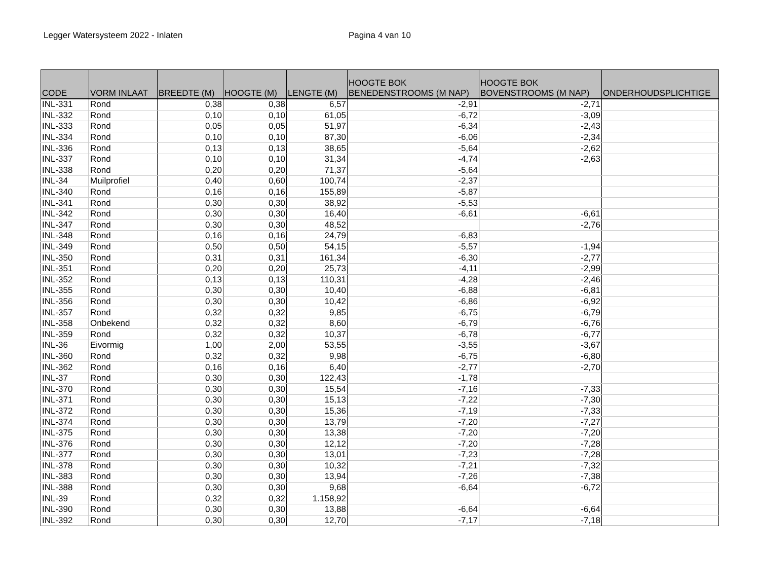Legger Watersysteem 2022 - Inlaten Pagina 4 van 10
| CODE | VORM INLAAT | BREEDTE (M) | HOOGTE (M) | LENGTE (M) | HOOGTE BOK BENEDENSTROOMS (M NAP) | HOOGTE BOK BOVENSTROOMS (M NAP) | ONDERHOUDSPLICHTIGE |
| --- | --- | --- | --- | --- | --- | --- | --- |
| INL-331 | Rond | 0,38 | 0,38 | 6,57 | -2,91 | -2,71 | |
| INL-332 | Rond | 0,10 | 0,10 | 61,05 | -6,72 | -3,09 | |
| INL-333 | Rond | 0,05 | 0,05 | 51,97 | -6,34 | -2,43 | |
| INL-334 | Rond | 0,10 | 0,10 | 87,30 | -6,06 | -2,34 | |
| INL-336 | Rond | 0,13 | 0,13 | 38,65 | -5,64 | -2,62 | |
| INL-337 | Rond | 0,10 | 0,10 | 31,34 | -4,74 | -2,63 | |
| INL-338 | Rond | 0,20 | 0,20 | 71,37 | -5,64 | | |
| INL-34 | Muilprofiel | 0,40 | 0,60 | 100,74 | -2,37 | | |
| INL-340 | Rond | 0,16 | 0,16 | 155,89 | -5,87 | | |
| INL-341 | Rond | 0,30 | 0,30 | 38,92 | -5,53 | | |
| INL-342 | Rond | 0,30 | 0,30 | 16,40 | -6,61 | -6,61 | |
| INL-347 | Rond | 0,30 | 0,30 | 48,52 | | -2,76 | |
| INL-348 | Rond | 0,16 | 0,16 | 24,79 | -6,83 | | |
| INL-349 | Rond | 0,50 | 0,50 | 54,15 | -5,57 | -1,94 | |
| INL-350 | Rond | 0,31 | 0,31 | 161,34 | -6,30 | -2,77 | |
| INL-351 | Rond | 0,20 | 0,20 | 25,73 | -4,11 | -2,99 | |
| INL-352 | Rond | 0,13 | 0,13 | 110,31 | -4,28 | -2,46 | |
| INL-355 | Rond | 0,30 | 0,30 | 10,40 | -6,88 | -6,81 | |
| INL-356 | Rond | 0,30 | 0,30 | 10,42 | -6,86 | -6,92 | |
| INL-357 | Rond | 0,32 | 0,32 | 9,85 | -6,75 | -6,79 | |
| INL-358 | Onbekend | 0,32 | 0,32 | 8,60 | -6,79 | -6,76 | |
| INL-359 | Rond | 0,32 | 0,32 | 10,37 | -6,78 | -6,77 | |
| INL-36 | Eivormig | 1,00 | 2,00 | 53,55 | -3,55 | -3,67 | |
| INL-360 | Rond | 0,32 | 0,32 | 9,98 | -6,75 | -6,80 | |
| INL-362 | Rond | 0,16 | 0,16 | 6,40 | -2,77 | -2,70 | |
| INL-37 | Rond | 0,30 | 0,30 | 122,43 | -1,78 | | |
| INL-370 | Rond | 0,30 | 0,30 | 15,54 | -7,16 | -7,33 | |
| INL-371 | Rond | 0,30 | 0,30 | 15,13 | -7,22 | -7,30 | |
| INL-372 | Rond | 0,30 | 0,30 | 15,36 | -7,19 | -7,33 | |
| INL-374 | Rond | 0,30 | 0,30 | 13,79 | -7,20 | -7,27 | |
| INL-375 | Rond | 0,30 | 0,30 | 13,38 | -7,20 | -7,20 | |
| INL-376 | Rond | 0,30 | 0,30 | 12,12 | -7,20 | -7,28 | |
| INL-377 | Rond | 0,30 | 0,30 | 13,01 | -7,23 | -7,28 | |
| INL-378 | Rond | 0,30 | 0,30 | 10,32 | -7,21 | -7,32 | |
| INL-383 | Rond | 0,30 | 0,30 | 13,94 | -7,26 | -7,38 | |
| INL-388 | Rond | 0,30 | 0,30 | 9,68 | -6,64 | -6,72 | |
| INL-39 | Rond | 0,32 | 0,32 | 1.158,92 | | | |
| INL-390 | Rond | 0,30 | 0,30 | 13,88 | -6,64 | -6,64 | |
| INL-392 | Rond | 0,30 | 0,30 | 12,70 | -7,17 | -7,18 | |